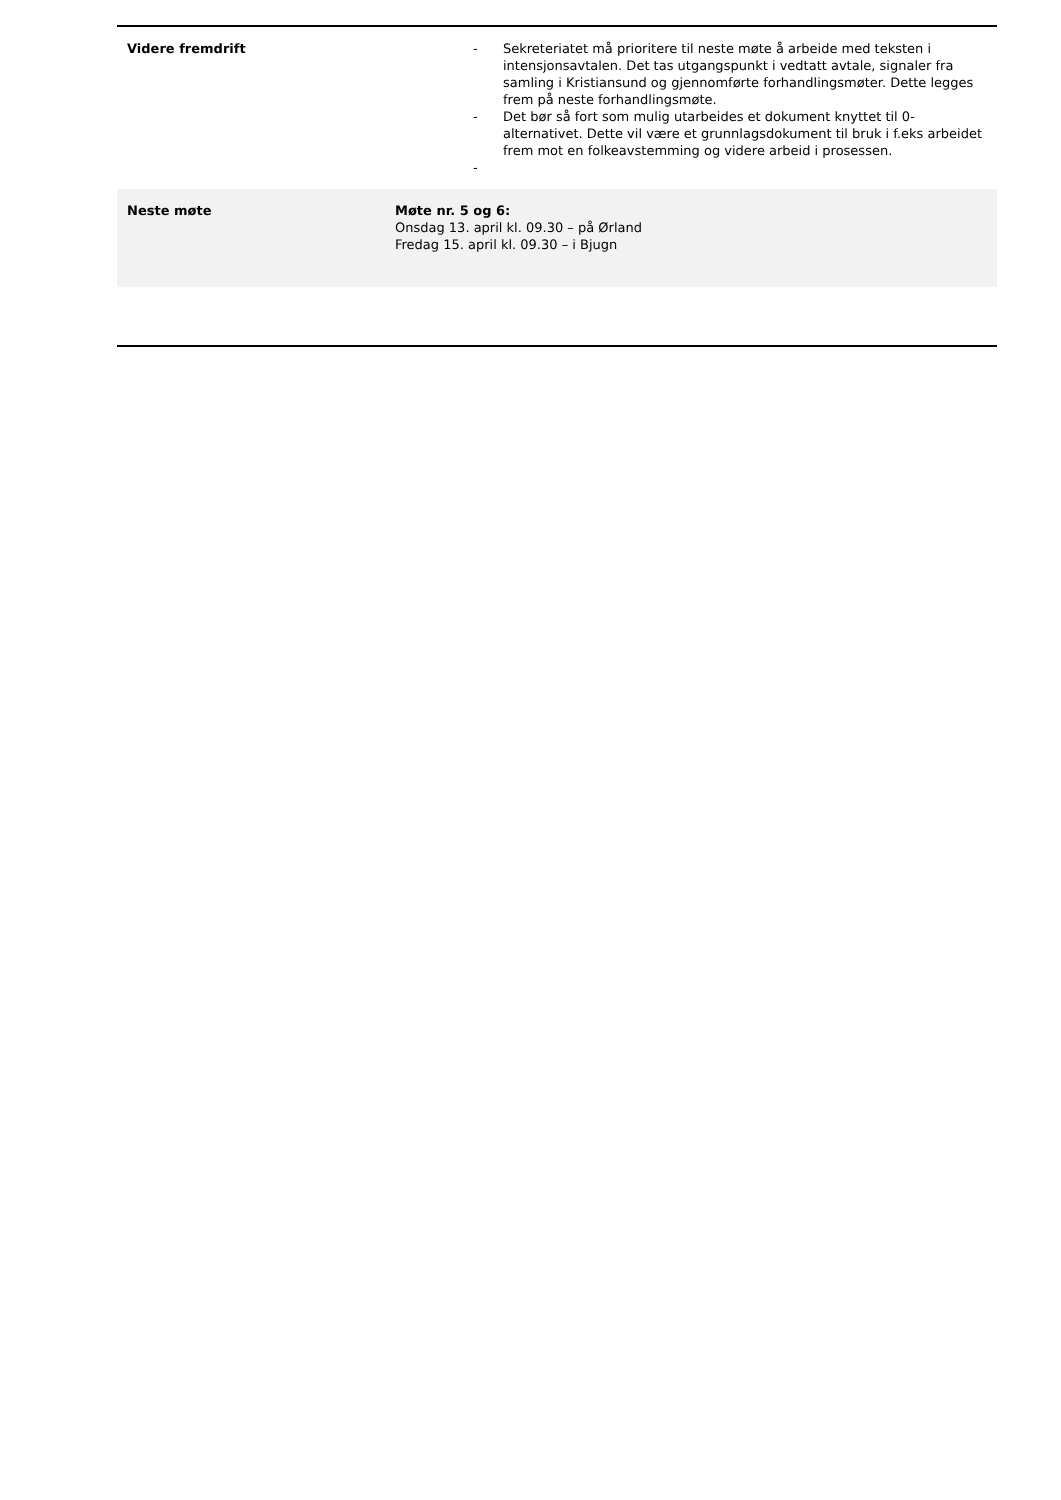| Videre fremdrift | - Sekreteriatet må prioritere til neste møte å arbeide med teksten i intensjonsavtalen. Det tas utgangspunkt i vedtatt avtale, signaler fra samling i Kristiansund og gjennomførte forhandlingsmøter. Dette legges frem på neste forhandlingsmøte. - Det bør så fort som mulig utarbeides et dokument knyttet til 0-alternativet. Dette vil være et grunnlagsdokument til bruk i f.eks arbeidet frem mot en folkeavstemming og videre arbeid i prosessen. - |
| Neste møte | Møte nr. 5 og 6: Onsdag 13. april kl. 09.30 – på Ørland Fredag 15. april kl. 09.30 – i Bjugn |